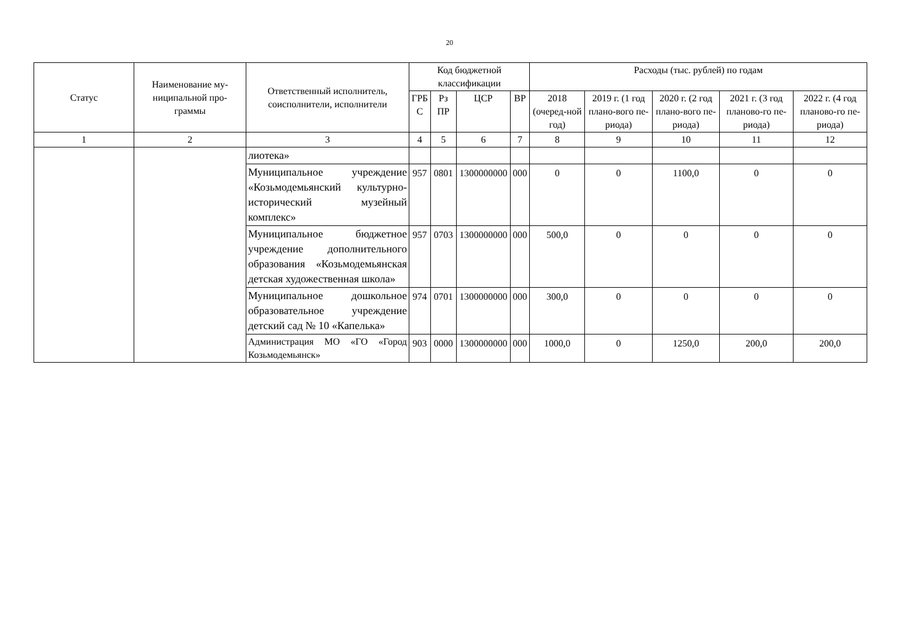20
| Статус | Наименование му- ниципальной про- граммы | Ответственный исполнитель, соисполнители, исполнители | Код бюджетной классификации | | | | Расходы (тыс. рублей) по годам | | | | |
| --- | --- | --- | --- | --- | --- | --- | --- | --- | --- | --- | --- |
| | | | ГРБ С | Рз ПР | ЦСР | ВР | 2018 (очеред-ной год) | 2019 г. (1 год плано-вого пе-риода) | 2020 г. (2 год плано-вого пе-риода) | 2021 г. (3 год планово-го пе-риода) | 2022 г. (4 год планово-го пе-риода) |
| 1 | 2 | 3 | 4 | 5 | 6 | 7 | 8 | 9 | 10 | 11 | 12 |
| | | лиотека» | | | | | | | | | |
| | | Муниципальное учреждение «Козьмодемьянский культурно-исторический музейный комплекс» | 957 | 0801 | 1300000000 | 000 | 0 | 0 | 1100,0 | 0 | 0 |
| | | Муниципальное бюджетное учреждение дополнительного образования «Козьмодемьянская детская художественная школа» | 957 | 0703 | 1300000000 | 000 | 500,0 | 0 | 0 | 0 | 0 |
| | | Муниципальное дошкольное образовательное учреждение детский сад № 10 «Капелька» | 974 | 0701 | 1300000000 | 000 | 300,0 | 0 | 0 | 0 | 0 |
| | | Администрация МО «ГО «Город Козьмодемьянск» | 903 | 0000 | 1300000000 | 000 | 1000,0 | 0 | 1250,0 | 200,0 | 200,0 |